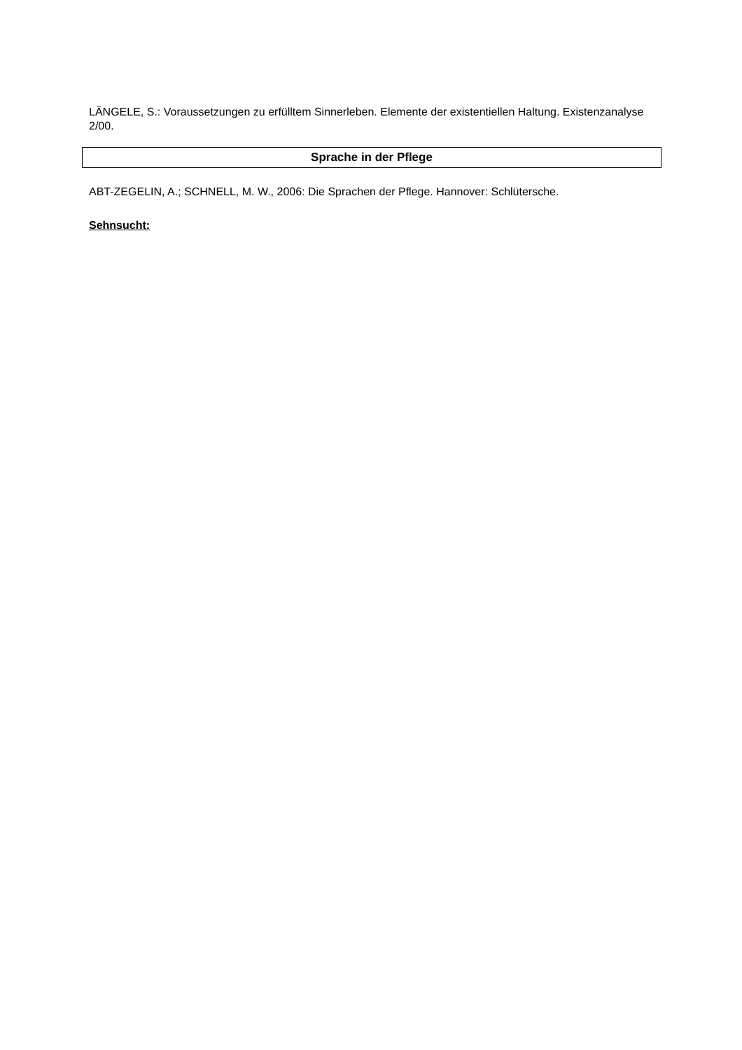LÄNGELE, S.: Voraussetzungen zu erfülltem Sinnerleben. Elemente der existentiellen Haltung. Existenzanalyse 2/00.
Sprache in der Pflege
ABT-ZEGELIN, A.; SCHNELL, M. W., 2006: Die Sprachen der Pflege. Hannover: Schlütersche.
Sehnsucht: